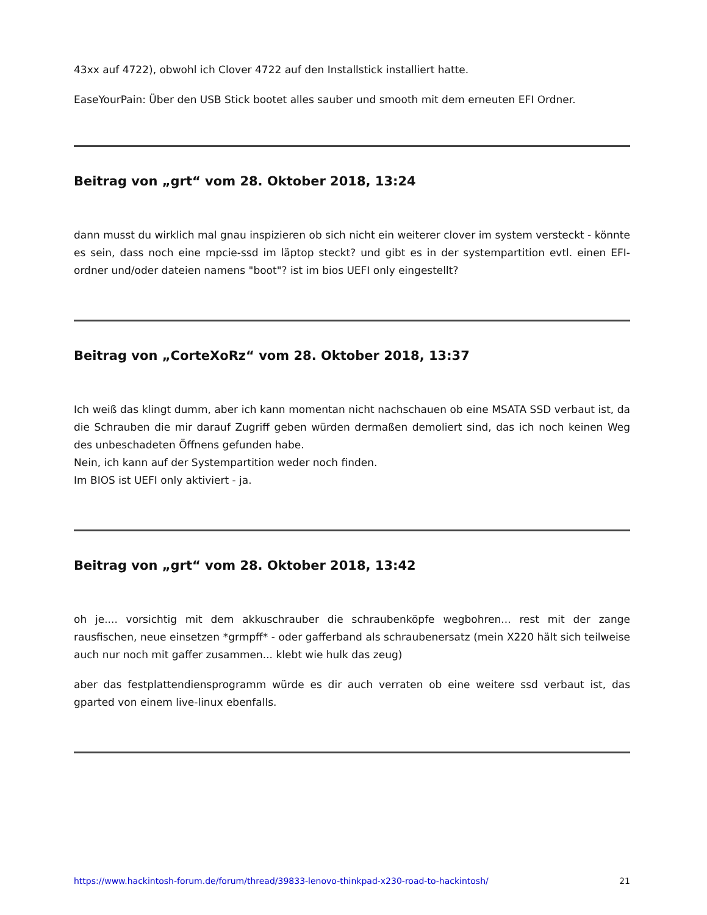43xx auf 4722), obwohl ich Clover 4722 auf den Installstick installiert hatte.
EaseYourPain: Über den USB Stick bootet alles sauber und smooth mit dem erneuten EFI Ordner.
Beitrag von „grt“ vom 28. Oktober 2018, 13:24
dann musst du wirklich mal gnau inspizieren ob sich nicht ein weiterer clover im system versteckt - könnte es sein, dass noch eine mpcie-ssd im läptop steckt? und gibt es in der systempartition evtl. einen EFI-ordner und/oder dateien namens "boot"? ist im bios UEFI only eingestellt?
Beitrag von „CorteXoRz“ vom 28. Oktober 2018, 13:37
Ich weiß das klingt dumm, aber ich kann momentan nicht nachschauen ob eine MSATA SSD verbaut ist, da die Schrauben die mir darauf Zugriff geben würden dermaßen demoliert sind, das ich noch keinen Weg des unbeschadeten Öffnens gefunden habe.
Nein, ich kann auf der Systempartition weder noch finden.
Im BIOS ist UEFI only aktiviert - ja.
Beitrag von „grt“ vom 28. Oktober 2018, 13:42
oh je.... vorsichtig mit dem akkuschrauber die schraubenköpfe wegbohren... rest mit der zange rausfischen, neue einsetzen *grmpff* - oder gafferband als schraubenersatz (mein X220 hält sich teilweise auch nur noch mit gaffer zusammen... klebt wie hulk das zeug)
aber das festplattendiensprogramm würde es dir auch verraten ob eine weitere ssd verbaut ist, das gparted von einem live-linux ebenfalls.
https://www.hackintosh-forum.de/forum/thread/39833-lenovo-thinkpad-x230-road-to-hackintosh/ 21